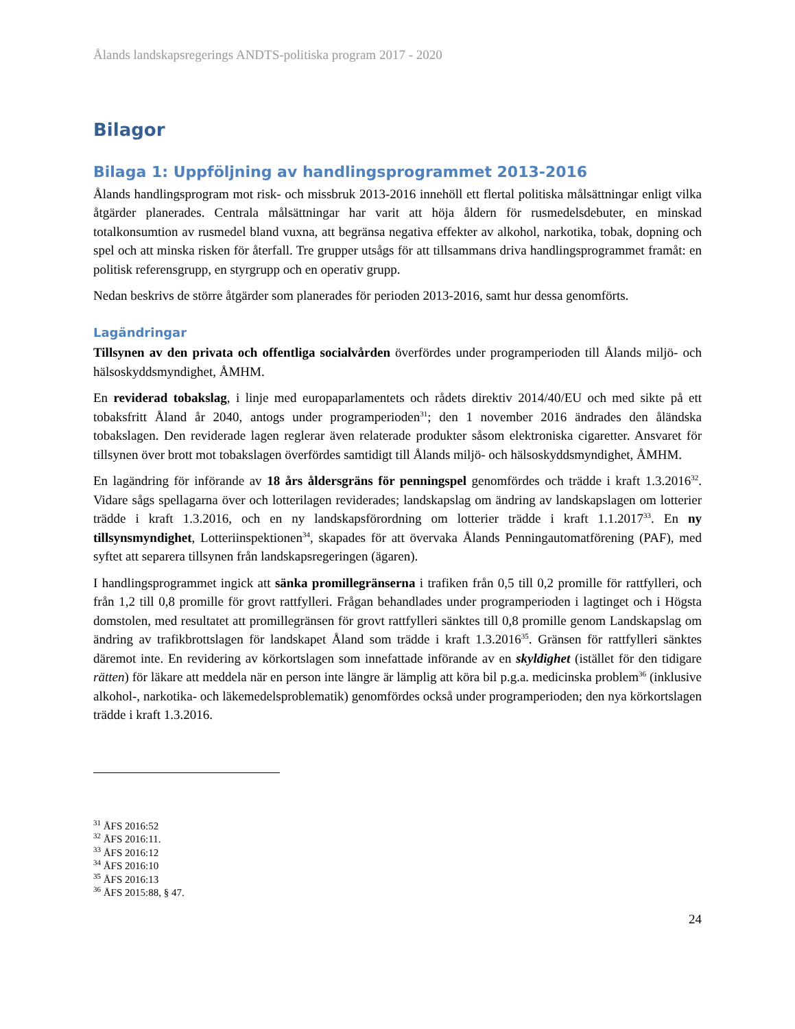Ålands landskapsregerings ANDTS-politiska program 2017 - 2020
Bilagor
Bilaga 1: Uppföljning av handlingsprogrammet 2013-2016
Ålands handlingsprogram mot risk- och missbruk 2013-2016 innehöll ett flertal politiska målsättningar enligt vilka åtgärder planerades. Centrala målsättningar har varit att höja åldern för rusmedelsdebuter, en minskad totalkonsumtion av rusmedel bland vuxna, att begränsa negativa effekter av alkohol, narkotika, tobak, dopning och spel och att minska risken för återfall. Tre grupper utsågs för att tillsammans driva handlingsprogrammet framåt: en politisk referensgrupp, en styrgrupp och en operativ grupp.
Nedan beskrivs de större åtgärder som planerades för perioden 2013-2016, samt hur dessa genomförts.
Lagändringar
Tillsynen av den privata och offentliga socialvården överfördes under programperioden till Ålands miljö- och hälsoskyddsmyndighet, ÅMHM.
En reviderad tobakslag, i linje med europaparlamentets och rådets direktiv 2014/40/EU och med sikte på ett tobaksfritt Åland år 2040, antogs under programperioden<sup>31</sup>; den 1 november 2016 ändrades den åländska tobakslagen. Den reviderade lagen reglerar även relaterade produkter såsom elektroniska cigaretter. Ansvaret för tillsynen över brott mot tobakslagen överfördes samtidigt till Ålands miljö- och hälsoskyddsmyndighet, ÅMHM.
En lagändring för införande av 18 års åldersgräns för penningspel genomfördes och trädde i kraft 1.3.2016<sup>32</sup>. Vidare sågs spellagarna över och lotterilagen reviderades; landskapslag om ändring av landskapslagen om lotterier trädde i kraft 1.3.2016, och en ny landskapsförordning om lotterier trädde i kraft 1.1.2017<sup>33</sup>. En ny tillsynsmyndighet, Lotteriinspektionen<sup>34</sup>, skapades för att övervaka Ålands Penningautomatförening (PAF), med syftet att separera tillsynen från landskapsregeringen (ägaren).
I handlingsprogrammet ingick att sänka promillegränserna i trafiken från 0,5 till 0,2 promille för rattfylleri, och från 1,2 till 0,8 promille för grovt rattfylleri. Frågan behandlades under programperioden i lagtinget och i Högsta domstolen, med resultatet att promillegränsen för grovt rattfylleri sänktes till 0,8 promille genom Landskapslag om ändring av trafikbrottslagen för landskapet Åland som trädde i kraft 1.3.2016<sup>35</sup>. Gränsen för rattfylleri sänktes däremot inte. En revidering av körkortslagen som innefattade införande av en skyldighet (istället för den tidigare rätten) för läkare att meddela när en person inte längre är lämplig att köra bil p.g.a. medicinska problem<sup>36</sup> (inklusive alkohol-, narkotika- och läkemedelsproblematik) genomfördes också under programperioden; den nya körkortslagen trädde i kraft 1.3.2016.
<sup>31</sup> ÅFS 2016:52
<sup>32</sup> ÅFS 2016:11.
<sup>33</sup> ÅFS 2016:12
<sup>34</sup> ÅFS 2016:10
<sup>35</sup> ÅFS 2016:13
<sup>36</sup> ÅFS 2015:88, § 47.
24